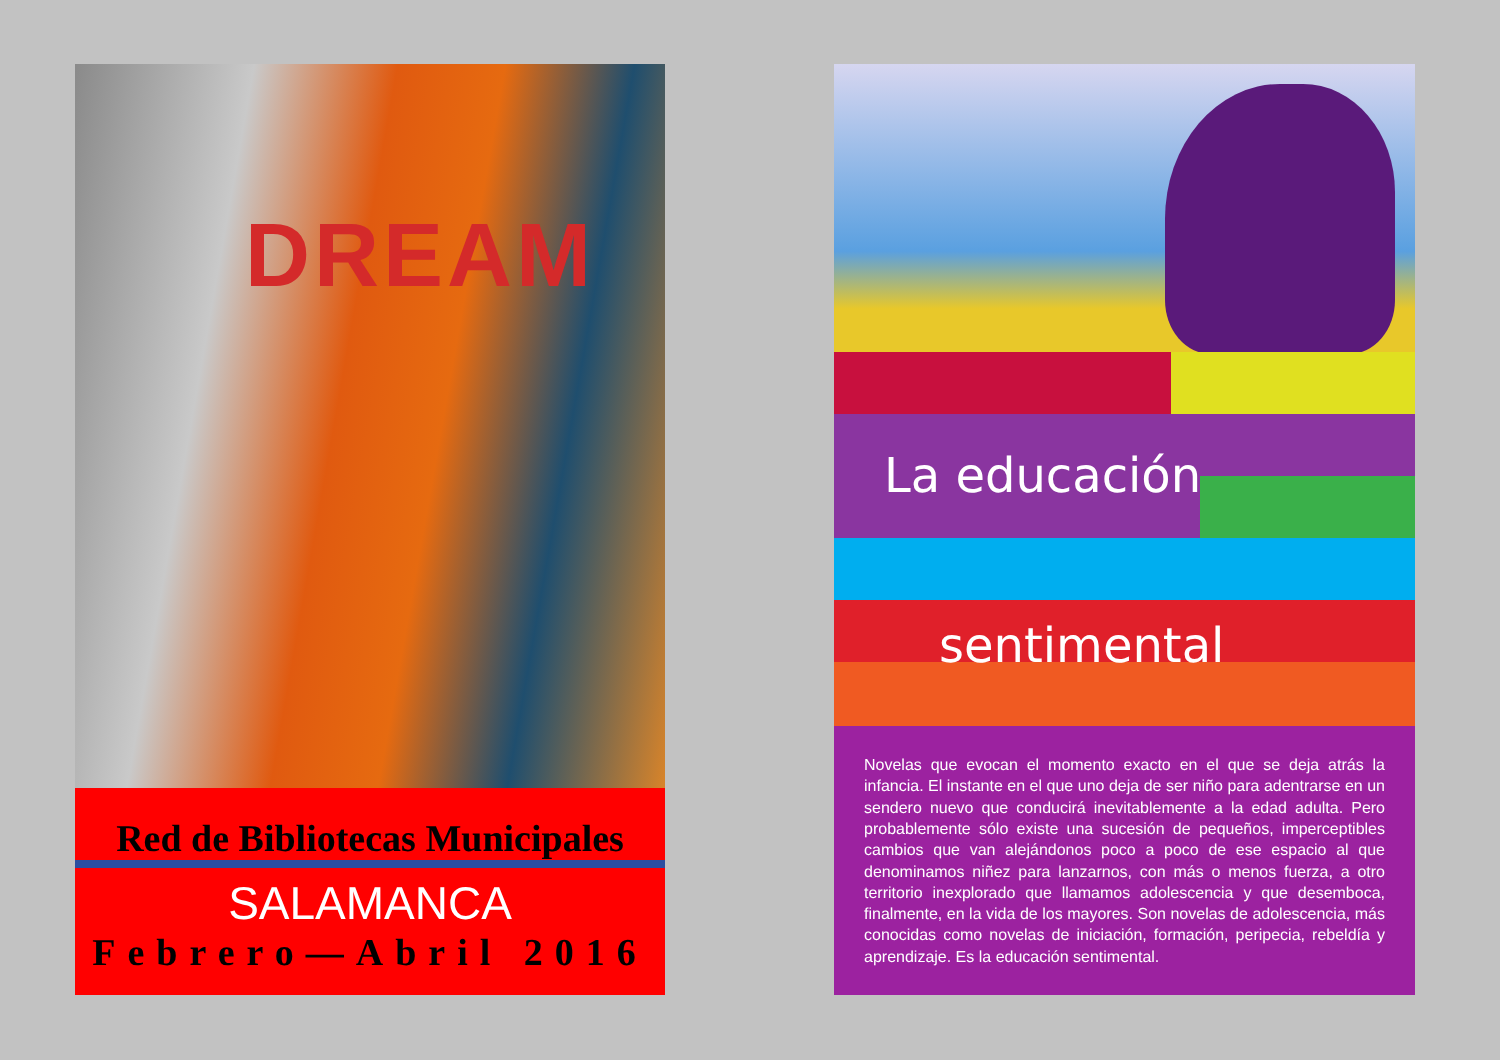DREAM
Red de Bibliotecas Municipales
SALAMANCA
Febrero—Abril 2016
La educación
sentimental
Novelas que evocan el momento exacto en el que se deja atrás la infancia. El instante en el que uno deja de ser niño para adentrarse en un sendero nuevo que conducirá inevitablemente a la edad adulta. Pero probablemente sólo existe una sucesión de pequeños, imperceptibles cambios que van alejándonos poco a poco de ese espacio al que denominamos niñez para lanzarnos, con más o menos fuerza, a otro territorio inexplorado que llamamos adolescencia y que desemboca, finalmente, en la vida de los mayores. Son novelas de adolescencia, más conocidas como novelas de iniciación, formación, peripecia, rebeldía y aprendizaje. Es la educación sentimental.